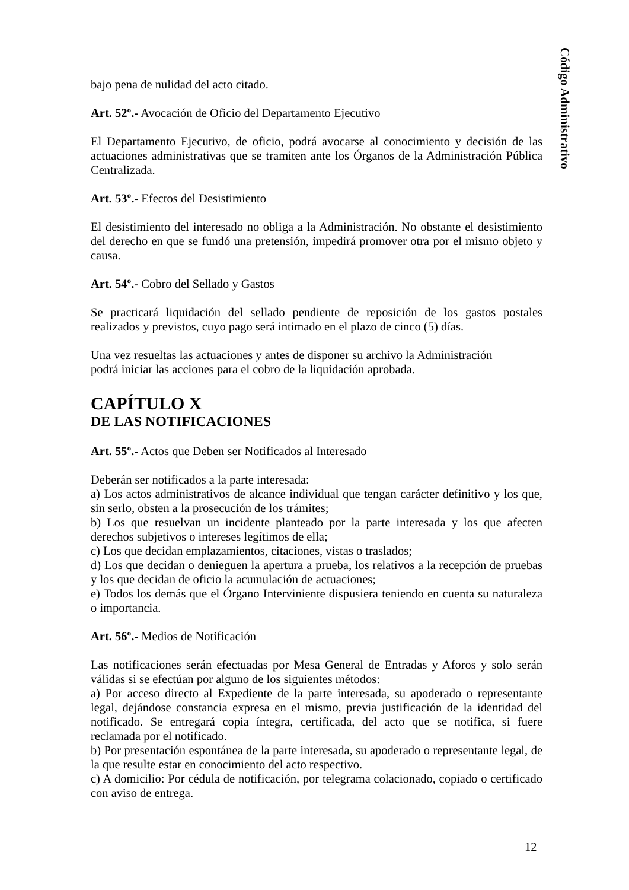Código Administrativo
bajo pena de nulidad del acto citado.
Art. 52º.- Avocación de Oficio del Departamento Ejecutivo
El Departamento Ejecutivo, de oficio, podrá avocarse al conocimiento y decisión de las actuaciones administrativas que se tramiten ante los Órganos de la Administración Pública Centralizada.
Art. 53º.- Efectos del Desistimiento
El desistimiento del interesado no obliga a la Administración. No obstante el desistimiento del derecho en que se fundó una pretensión, impedirá promover otra por el mismo objeto y causa.
Art. 54º.- Cobro del Sellado y Gastos
Se practicará liquidación del sellado pendiente de reposición de los gastos postales realizados y previstos, cuyo pago será intimado en el plazo de cinco (5) días.
Una vez resueltas las actuaciones y antes de disponer su archivo la Administración
podrá iniciar las acciones para el cobro de la liquidación aprobada.
CAPÍTULO X
DE LAS NOTIFICACIONES
Art. 55º.- Actos que Deben ser Notificados al Interesado
Deberán ser notificados a la parte interesada:
a) Los actos administrativos de alcance individual que tengan carácter definitivo y los que, sin serlo, obsten a la prosecución de los trámites;
b) Los que resuelvan un incidente planteado por la parte interesada y los que afecten derechos subjetivos o intereses legítimos de ella;
c) Los que decidan emplazamientos, citaciones, vistas o traslados;
d) Los que decidan o denieguen la apertura a prueba, los relativos a la recepción de pruebas y los que decidan de oficio la acumulación de actuaciones;
e) Todos los demás que el Órgano Interviniente dispusiera teniendo en cuenta su naturaleza o importancia.
Art. 56º.- Medios de Notificación
Las notificaciones serán efectuadas por Mesa General de Entradas y Aforos y solo serán válidas si se efectúan por alguno de los siguientes métodos:
a) Por acceso directo al Expediente de la parte interesada, su apoderado o representante legal, dejándose constancia expresa en el mismo, previa justificación de la identidad del notificado. Se entregará copia íntegra, certificada, del acto que se notifica, si fuere reclamada por el notificado.
b) Por presentación espontánea de la parte interesada, su apoderado o representante legal, de la que resulte estar en conocimiento del acto respectivo.
c) A domicilio: Por cédula de notificación, por telegrama colacionado, copiado o certificado con aviso de entrega.
12